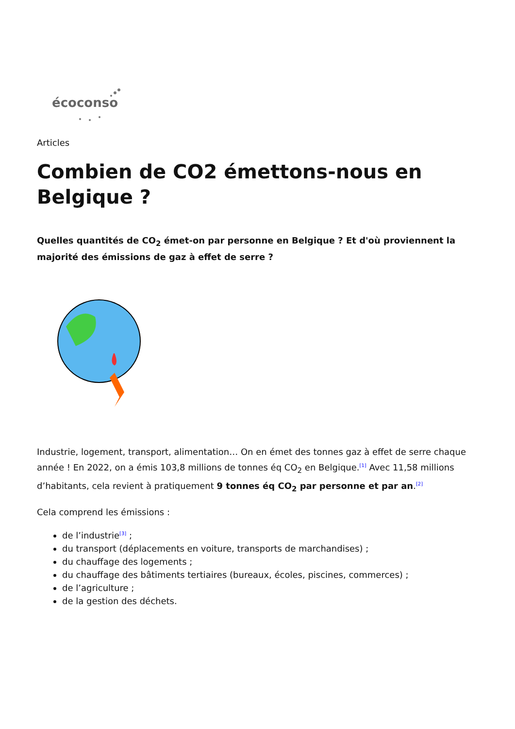écoconso
Articles
Combien de CO2 émettons-nous en Belgique ?
Quelles quantités de CO<sub>2</sub> émet-on par personne en Belgique ? Et d'où proviennent la majorité des émissions de gaz à effet de serre ?
Industrie, logement, transport, alimentation… On en émet des tonnes gaz à effet de serre chaque année ! En 2022, on a émis 103,8 millions de tonnes éq CO<sub>2</sub> en Belgique.<sup>[1]</sup> Avec 11,58 millions d’habitants, cela revient à pratiquement 9 tonnes éq CO<sub>2</sub> par personne et par an.<sup>[2]</sup>
Cela comprend les émissions :
de l’industrie<sup>[3]</sup> ;
du transport (déplacements en voiture, transports de marchandises) ;
du chauffage des logements ;
du chauffage des bâtiments tertiaires (bureaux, écoles, piscines, commerces) ;
de l’agriculture ;
de la gestion des déchets.